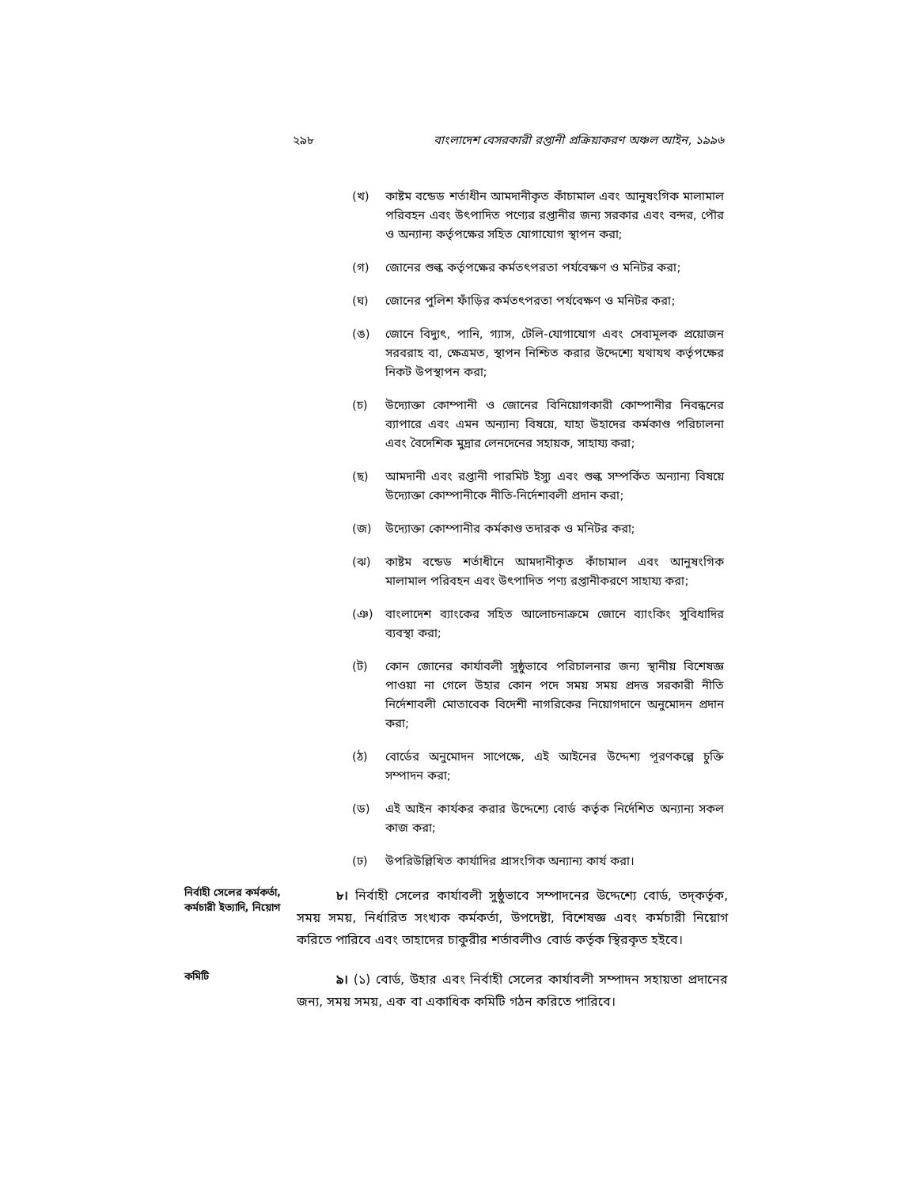২৯৮ বাংলাদেশ বেসরকারী রপ্তানী প্রক্রিয়াকরণ অঞ্চল আইন, ১৯৯৬
(খ) কাষ্টম বন্ডেড শর্তাধীন আমদানীকৃত কাঁচামাল এবং আনুষংগিক মালামাল পরিবহন এবং উৎপাদিত পণ্যের রপ্তানীর জন্য সরকার এবং বন্দর, পৌর ও অন্যান্য কর্তৃপক্ষের সহিত যোগাযোগ স্থাপন করা;
(গ) জোনের শুল্ক কর্তৃপক্ষের কর্মতৎপরতা পর্যবেক্ষণ ও মনিটর করা;
(ঘ) জোনের পুলিশ ফাঁড়ির কর্মতৎপরতা পর্যবেক্ষণ ও মনিটর করা;
(ঙ) জোনে বিদ্যুৎ, পানি, গ্যাস, টেলি-যোগাযোগ এবং সেবামূলক প্রয়োজন সরবরাহ বা, ক্ষেত্রমত, স্থাপন নিশ্চিত করার উদ্দেশ্যে যথাযথ কর্তৃপক্ষের নিকট উপস্থাপন করা;
(চ) উদ্যোক্তা কোম্পানী ও জোনের বিনিয়োগকারী কোম্পানীর নিবন্ধনের ব্যাপারে এবং এমন অন্যান্য বিষয়ে, যাহা উহাদের কর্মকাণ্ড পরিচালনা এবং বৈদেশিক মুদ্রার লেনদেনের সহায়ক, সাহায্য করা;
(ছ) আমদানী এবং রপ্তানী পারমিট ইস্যু এবং শুল্ক সম্পর্কিত অন্যান্য বিষয়ে উদ্যোক্তা কোম্পানীকে নীতি-নির্দেশাবলী প্রদান করা;
(জ) উদ্যোক্তা কোম্পানীর কর্মকাণ্ড তদারক ও মনিটর করা;
(ঝ) কাষ্টম বন্ডেড শর্তাধীনে আমদানীকৃত কাঁচামাল এবং আনুষংগিক মালামাল পরিবহন এবং উৎপাদিত পণ্য রপ্তানীকরণে সাহায্য করা;
(ঞ) বাংলাদেশ ব্যাংকের সহিত আলোচনাক্রমে জোনে ব্যাংকিং সুবিধাদির ব্যবস্থা করা;
(ট) কোন জোনের কার্যাবলী সুষ্ঠুভাবে পরিচালনার জন্য স্থানীয় বিশেষজ্ঞ পাওয়া না গেলে উহার কোন পদে সময় সময় প্রদত্ত সরকারী নীতি নির্দেশাবলী মোতাবেক বিদেশী নাগরিকের নিয়োগদানে অনুমোদন প্রদান করা;
(ঠ) বোর্ডের অনুমোদন সাপেক্ষে, এই আইনের উদ্দেশ্য পূরণকল্পে চুক্তি সম্পাদন করা;
(ড) এই আইন কার্যকর করার উদ্দেশ্যে বোর্ড কর্তৃক নির্দেশিত অন্যান্য সকল কাজ করা;
(ঢ) উপরিউল্লিখিত কার্যাদির প্রাসংগিক অন্যান্য কার্য করা।
নির্বাহী সেলের কর্মকর্তা, কর্মচারী ইত্যাদি, নিয়োগ
৮। নির্বাহী সেলের কার্যাবলী সুষ্ঠুভাবে সম্পাদনের উদ্দেশ্যে বোর্ড, তদ্‌কর্তৃক, সময় সময়, নির্ধারিত সংখ্যক কর্মকর্তা, উপদেষ্টা, বিশেষজ্ঞ এবং কর্মচারী নিয়োগ করিতে পারিবে এবং তাহাদের চাকুরীর শর্তাবলীও বোর্ড কর্তৃক স্থিরকৃত হইবে।
কমিটি
৯। (১) বোর্ড, উহার এবং নির্বাহী সেলের কার্যাবলী সম্পাদন সহায়তা প্রদানের জন্য, সময় সময়, এক বা একাধিক কমিটি গঠন করিতে পারিবে।